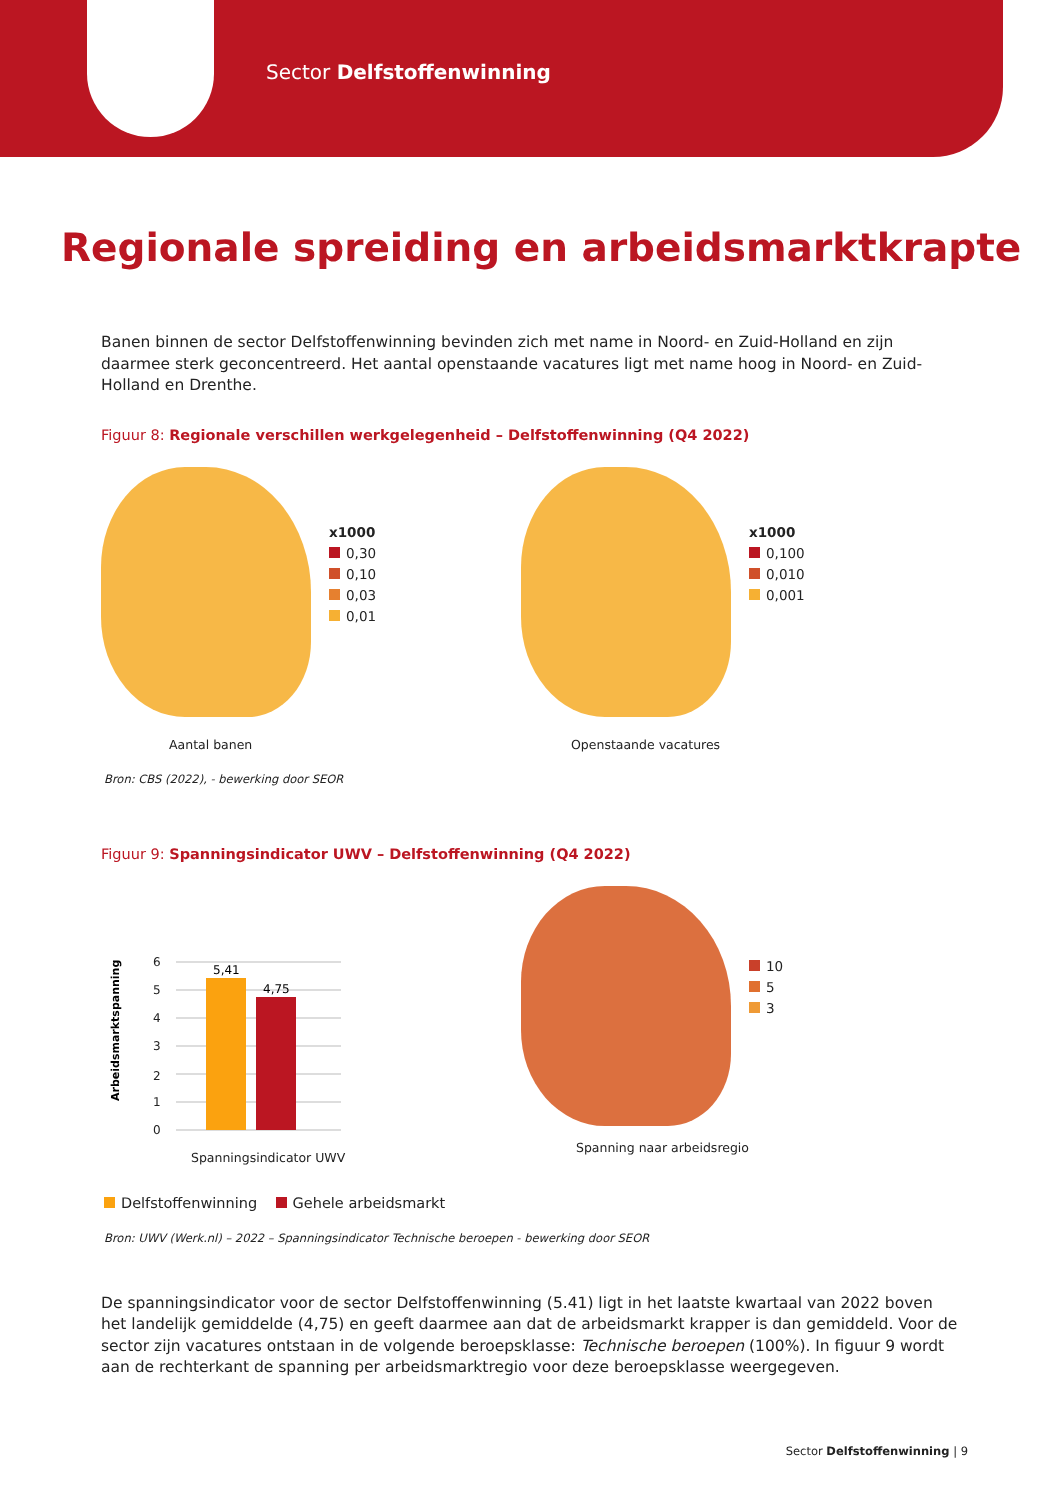Sector Delfstoffenwinning
Regionale spreiding en arbeidsmarktkrapte
Banen binnen de sector Delfstoffenwinning bevinden zich met name in Noord- en Zuid-Holland en zijn daarmee sterk geconcentreerd. Het aantal openstaande vacatures ligt met name hoog in Noord- en Zuid-Holland en Drenthe.
Figuur 8: Regionale verschillen werkgelegenheid – Delfstoffenwinning (Q4 2022)
x1000
0,30
0,10
0,03
0,01
Aantal banen
x1000
0,100
0,010
0,001
Openstaande vacatures
Bron: CBS (2022), - bewerking door SEOR
Figuur 9: Spanningsindicator UWV – Delfstoffenwinning (Q4 2022)
Arbeidsmarktspanning
6
5
4
3
2
1
0
5,41
4,75
Spanningsindicator UWV
10
5
3
Spanning naar arbeidsregio
Delfstoffenwinning Gehele arbeidsmarkt
Bron: UWV (Werk.nl) – 2022 – Spanningsindicator Technische beroepen - bewerking door SEOR
De spanningsindicator voor de sector Delfstoffenwinning (5.41) ligt in het laatste kwartaal van 2022 boven het landelijk gemiddelde (4,75) en geeft daarmee aan dat de arbeidsmarkt krapper is dan gemiddeld. Voor de sector zijn vacatures ontstaan in de volgende beroepsklasse: Technische beroepen (100%). In figuur 9 wordt aan de rechterkant de spanning per arbeidsmarktregio voor deze beroepsklasse weergegeven.
Sector Delfstoffenwinning | 9